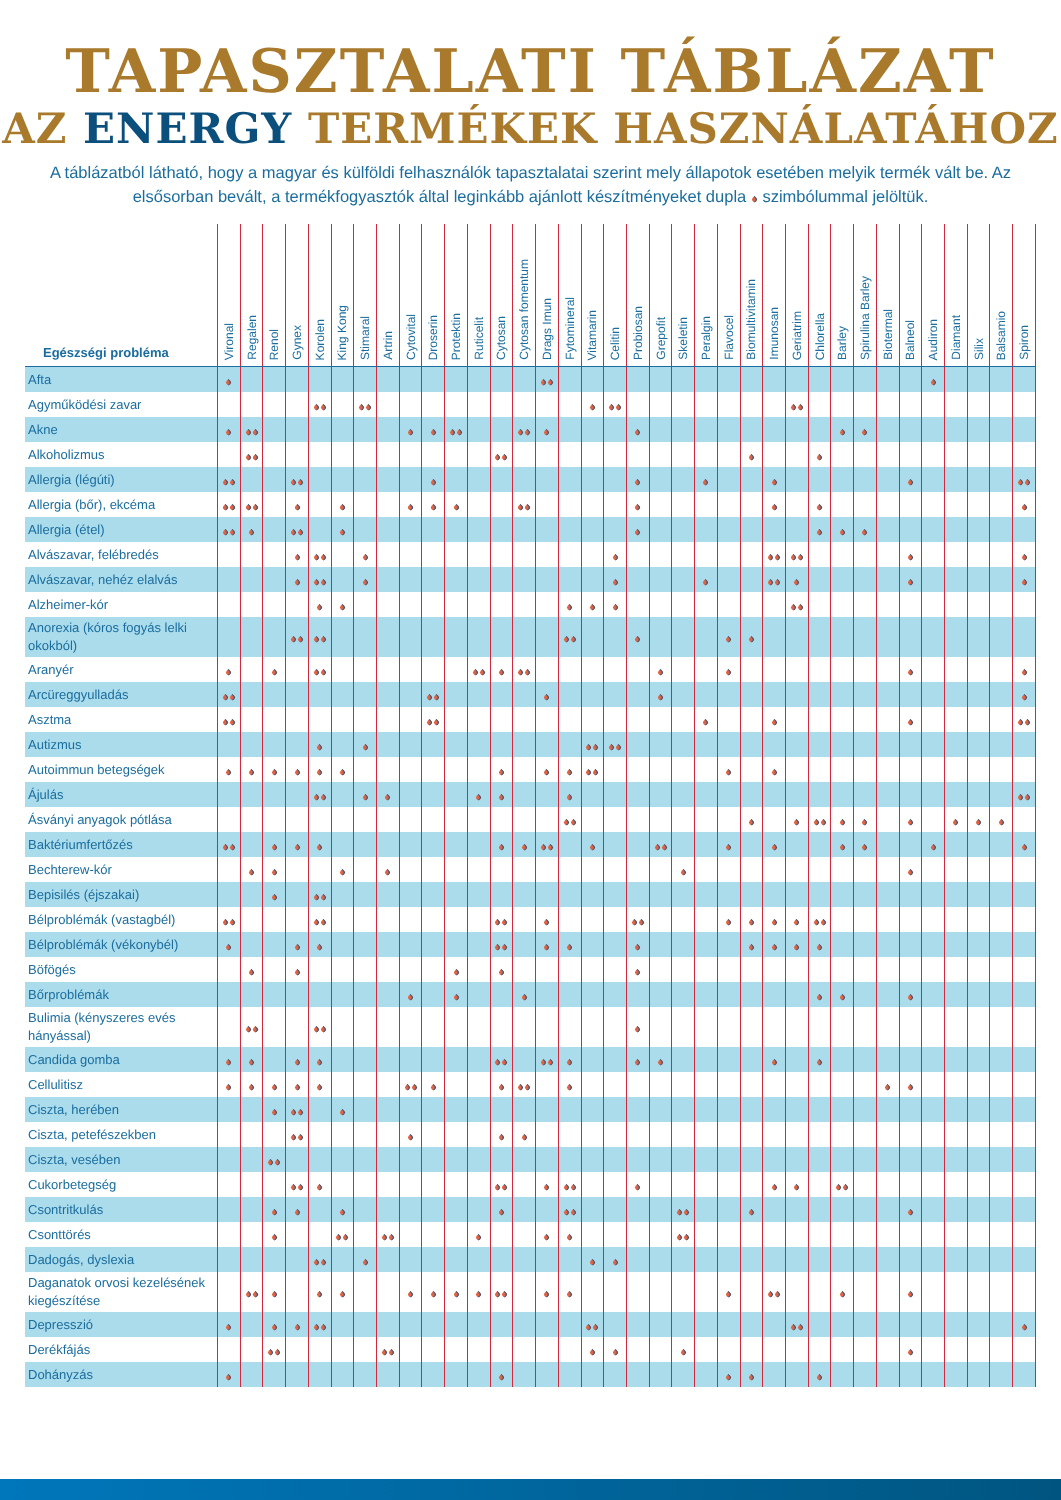TAPASZTALATI TÁBLÁZAT
AZ ENERGY TERMÉKEK HASZNÁLATÁHOZ
A táblázatból látható, hogy a magyar és külföldi felhasználók tapasztalatai szerint mely állapotok esetében melyik termék vált be. Az elsősorban bevált, a termékfogyasztók által leginkább ajánlott készítményeket dupla szimbólummal jelöltük.
| Egészségi probléma | Vironal | Regalen | Renol | Gynex | Korolen | King Kong | Stimaral | Artrin | Cytovital | Droserin | Protektin | Ruticelit | Cytosan | Cytosan fomentum | Drags Imun | Fytomineral | Vitamarin | Celitin | Probiosan | Grepofit | Skeletin | Peralgin | Flavocel | Biomultivitamin | Imunosan | Geriatrim | Chlorella | Barley | Spirulina Barley | Biotermal | Balneol | Audiron | Diamant | Silix | Balsamio | Spiron |
| --- | --- | --- | --- | --- | --- | --- | --- | --- | --- | --- | --- | --- | --- | --- | --- | --- | --- | --- | --- | --- | --- | --- | --- | --- | --- | --- | --- | --- | --- | --- | --- | --- | --- | --- | --- | --- |
| Afta | | | | | | | | | | | | | | | | | | | | | | | | | | | | | | | | | | | | |
| Agyműködési zavar | | | | | | | | | | | | | | | | | | | | | | | | | | | | | | | | | | | | |
| Akne | | | | | | | | | | | | | | | | | | | | | | | | | | | | | | | | | | | | |
| Alkoholizmus | | | | | | | | | | | | | | | | | | | | | | | | | | | | | | | | | | | | |
| Allergia (légúti) | | | | | | | | | | | | | | | | | | | | | | | | | | | | | | | | | | | | |
| Allergia (bőr), ekcéma | | | | | | | | | | | | | | | | | | | | | | | | | | | | | | | | | | | | |
| Allergia (étel) | | | | | | | | | | | | | | | | | | | | | | | | | | | | | | | | | | | | |
| Alvászavar, felébredés | | | | | | | | | | | | | | | | | | | | | | | | | | | | | | | | | | | | |
| Alvászavar, nehéz elalvás | | | | | | | | | | | | | | | | | | | | | | | | | | | | | | | | | | | | |
| Alzheimer-kór | | | | | | | | | | | | | | | | | | | | | | | | | | | | | | | | | | | | |
| Anorexia (kóros fogyás lelki okokból) | | | | | | | | | | | | | | | | | | | | | | | | | | | | | | | | | | | | |
| Aranyér | | | | | | | | | | | | | | | | | | | | | | | | | | | | | | | | | | | | |
| Arcüreggyulladás | | | | | | | | | | | | | | | | | | | | | | | | | | | | | | | | | | | | |
| Asztma | | | | | | | | | | | | | | | | | | | | | | | | | | | | | | | | | | | | |
| Autizmus | | | | | | | | | | | | | | | | | | | | | | | | | | | | | | | | | | | | |
| Autoimmun betegségek | | | | | | | | | | | | | | | | | | | | | | | | | | | | | | | | | | | | |
| Ájulás | | | | | | | | | | | | | | | | | | | | | | | | | | | | | | | | | | | | |
| Ásványi anyagok pótlása | | | | | | | | | | | | | | | | | | | | | | | | | | | | | | | | | | | | |
| Baktériumfertőzés | | | | | | | | | | | | | | | | | | | | | | | | | | | | | | | | | | | | |
| Bechterew-kór | | | | | | | | | | | | | | | | | | | | | | | | | | | | | | | | | | | | |
| Bepisilés (éjszakai) | | | | | | | | | | | | | | | | | | | | | | | | | | | | | | | | | | | | |
| Bélproblémák (vastagbél) | | | | | | | | | | | | | | | | | | | | | | | | | | | | | | | | | | | | |
| Bélproblémák (vékonybél) | | | | | | | | | | | | | | | | | | | | | | | | | | | | | | | | | | | | |
| Böfögés | | | | | | | | | | | | | | | | | | | | | | | | | | | | | | | | | | | | |
| Bőrproblémák | | | | | | | | | | | | | | | | | | | | | | | | | | | | | | | | | | | | |
| Bulimia (kényszeres evés hányással) | | | | | | | | | | | | | | | | | | | | | | | | | | | | | | | | | | | | |
| Candida gomba | | | | | | | | | | | | | | | | | | | | | | | | | | | | | | | | | | | | |
| Cellulitisz | | | | | | | | | | | | | | | | | | | | | | | | | | | | | | | | | | | | |
| Ciszta, herében | | | | | | | | | | | | | | | | | | | | | | | | | | | | | | | | | | | | |
| Ciszta, petefészekben | | | | | | | | | | | | | | | | | | | | | | | | | | | | | | | | | | | | |
| Ciszta, vesében | | | | | | | | | | | | | | | | | | | | | | | | | | | | | | | | | | | | |
| Cukorbetegség | | | | | | | | | | | | | | | | | | | | | | | | | | | | | | | | | | | | |
| Csontritkulás | | | | | | | | | | | | | | | | | | | | | | | | | | | | | | | | | | | | |
| Csonttörés | | | | | | | | | | | | | | | | | | | | | | | | | | | | | | | | | | | | |
| Dadogás, dyslexia | | | | | | | | | | | | | | | | | | | | | | | | | | | | | | | | | | | | |
| Daganatok orvosi kezelésének kiegészítése | | | | | | | | | | | | | | | | | | | | | | | | | | | | | | | | | | | | |
| Depresszió | | | | | | | | | | | | | | | | | | | | | | | | | | | | | | | | | | | | |
| Derékfájás | | | | | | | | | | | | | | | | | | | | | | | | | | | | | | | | | | | | |
| Dohányzás | | | | | | | | | | | | | | | | | | | | | | | | | | | | | | | | | | | | |